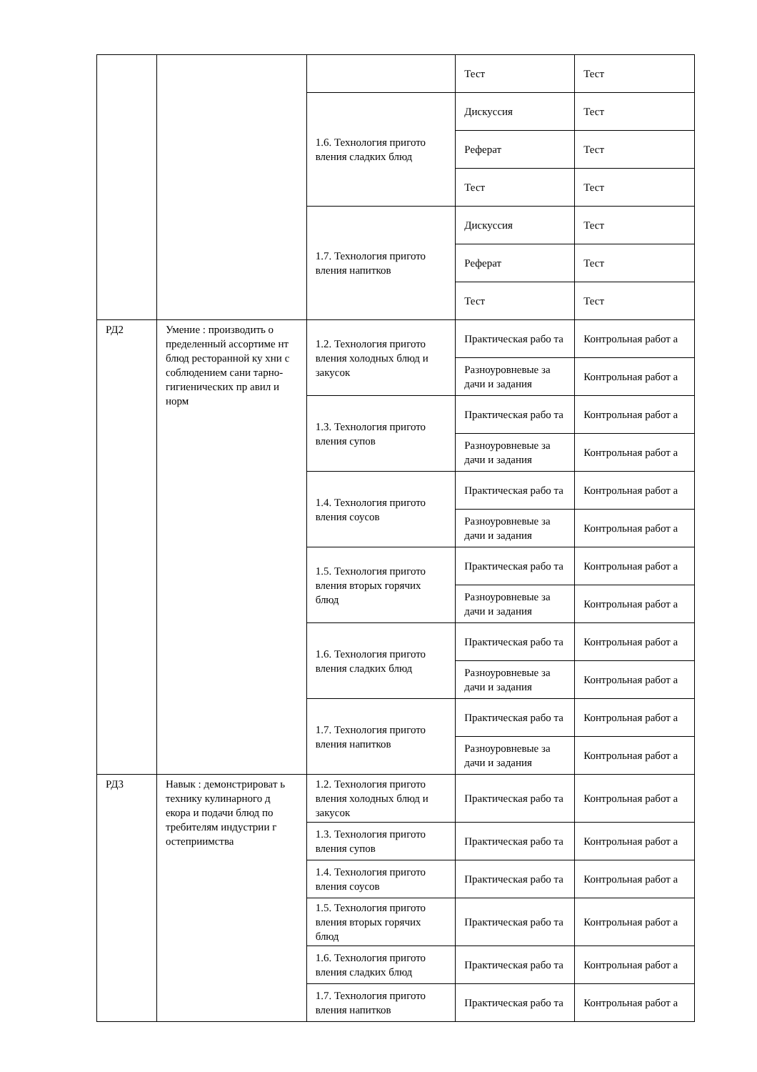| | | | Тест | Тест |
| | | 1.6. Технология пригото вления сладких блюд | Дискуссия | Тест |
| | | | Реферат | Тест |
| | | | Тест | Тест |
| | | 1.7. Технология пригото вления напитков | Дискуссия | Тест |
| | | | Реферат | Тест |
| | | | Тест | Тест |
| РД2 | Умение : производить о пределенный ассортиме нт блюд ресторанной ку хни с соблюдением сани тарно-гигиенических пр авил и норм | 1.2. Технология пригото вления холодных блюд и закусок | Практическая рабо та | Контрольная работ а |
| | | | Разноуровневые за дачи и задания | Контрольная работ а |
| | | 1.3. Технология пригото вления супов | Практическая рабо та | Контрольная работ а |
| | | | Разноуровневые за дачи и задания | Контрольная работ а |
| | | 1.4. Технология пригото вления соусов | Практическая рабо та | Контрольная работ а |
| | | | Разноуровневые за дачи и задания | Контрольная работ а |
| | | 1.5. Технология пригото вления вторых горячих блюд | Практическая рабо та | Контрольная работ а |
| | | | Разноуровневые за дачи и задания | Контрольная работ а |
| | | 1.6. Технология пригото вления сладких блюд | Практическая рабо та | Контрольная работ а |
| | | | Разноуровневые за дачи и задания | Контрольная работ а |
| | | 1.7. Технология пригото вления напитков | Практическая рабо та | Контрольная работ а |
| | | | Разноуровневые за дачи и задания | Контрольная работ а |
| РД3 | Навык : демонстрироват ь технику кулинарного д екора и подачи блюд по требителям индустрии г остеприимства | 1.2. Технология пригото вления холодных блюд и закусок | Практическая рабо та | Контрольная работ а |
| | | 1.3. Технология пригото вления супов | Практическая рабо та | Контрольная работ а |
| | | 1.4. Технология пригото вления соусов | Практическая рабо та | Контрольная работ а |
| | | 1.5. Технология пригото вления вторых горячих блюд | Практическая рабо та | Контрольная работ а |
| | | 1.6. Технология пригото вления сладких блюд | Практическая рабо та | Контрольная работ а |
| | | 1.7. Технология пригото вления напитков | Практическая рабо та | Контрольная работ а |